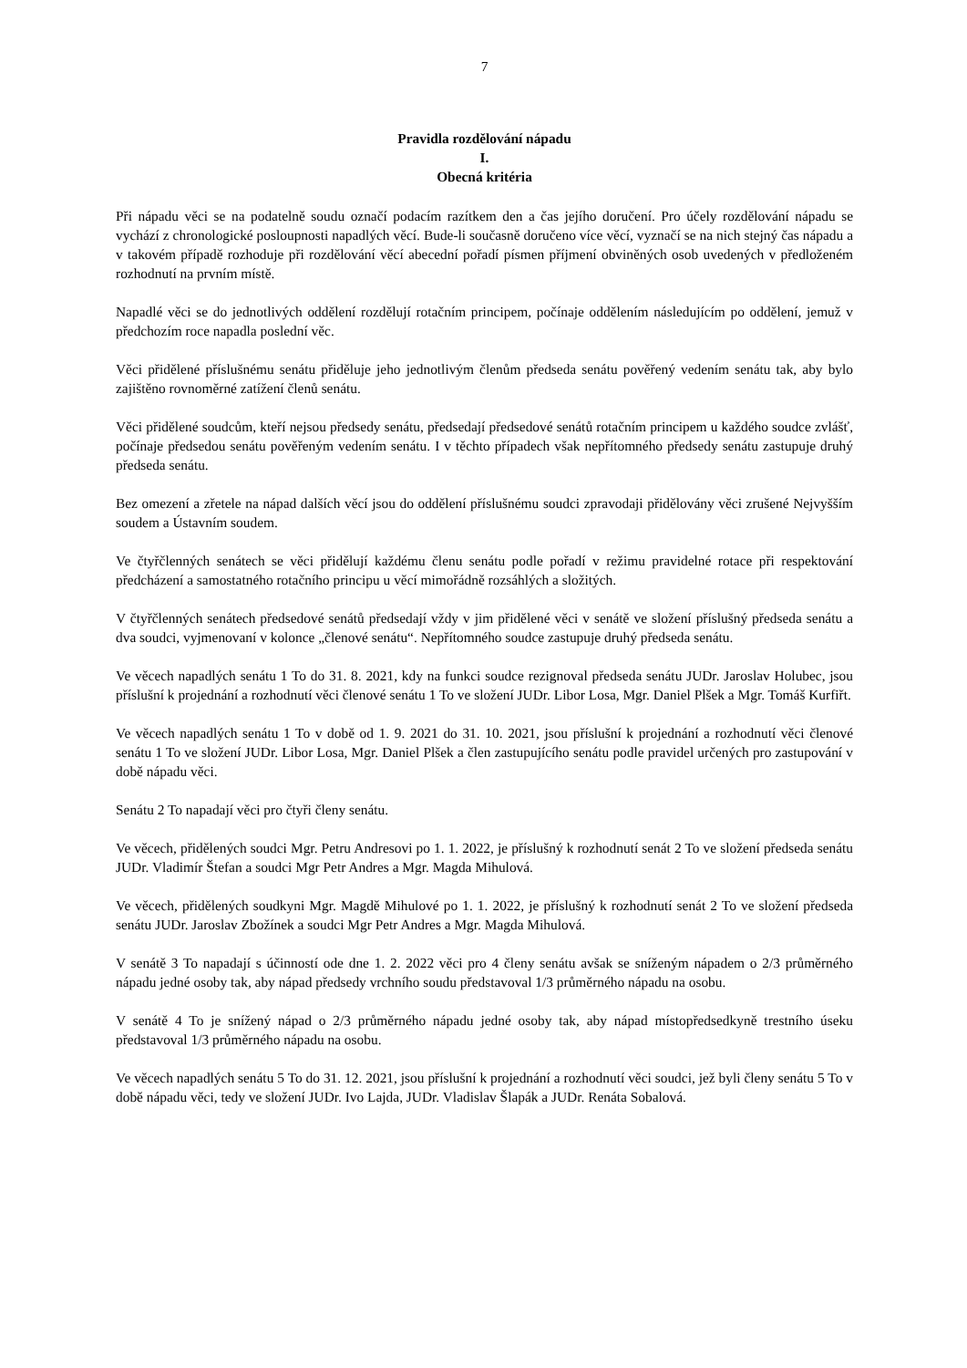7
Pravidla rozdělování nápadu
I.
Obecná kritéria
Při nápadu věci se na podatelně soudu označí podacím razítkem den a čas jejího doručení. Pro účely rozdělování nápadu se vychází z chronologické posloupnosti napadlých věcí. Bude-li současně doručeno více věcí, vyznačí se na nich stejný čas nápadu a v takovém případě rozhoduje při rozdělování věcí abecední pořadí písmen příjmení obviněných osob uvedených v předloženém rozhodnutí na prvním místě.
Napadlé věci se do jednotlivých oddělení rozdělují rotačním principem, počínaje oddělením následujícím po oddělení, jemuž v předchozím roce napadla poslední věc.
Věci přidělené příslušnému senátu přiděluje jeho jednotlivým členům předseda senátu pověřený vedením senátu tak, aby bylo zajištěno rovnoměrné zatížení členů senátu.
Věci přidělené soudcům, kteří nejsou předsedy senátu, předsedají předsedové senátů rotačním principem u každého soudce zvlášť, počínaje předsedou senátu pověřeným vedením senátu. I v těchto případech však nepřítomného předsedy senátu zastupuje druhý předseda senátu.
Bez omezení a zřetele na nápad dalších věcí jsou do oddělení příslušnému soudci zpravodaji přidělovány věci zrušené Nejvyšším soudem a Ústavním soudem.
Ve čtyřčlenných senátech se věci přidělují každému členu senátu podle pořadí v režimu pravidelné rotace při respektování předcházení a samostatného rotačního principu u věcí mimořádně rozsáhlých a složitých.
V čtyřčlenných senátech předsedové senátů předsedají vždy v jim přidělené věci v senátě ve složení příslušný předseda senátu a dva soudci, vyjmenovaní v kolonce „členové senátu“. Nepřítomného soudce zastupuje druhý předseda senátu.
Ve věcech napadlých senátu 1 To do 31. 8. 2021, kdy na funkci soudce rezignoval předseda senátu JUDr. Jaroslav Holubec, jsou příslušní k projednání a rozhodnutí věci členové senátu 1 To ve složení JUDr. Libor Losa, Mgr. Daniel Plšek a Mgr. Tomáš Kurfiřt.
Ve věcech napadlých senátu 1 To v době od 1. 9. 2021 do 31. 10. 2021, jsou příslušní k projednání a rozhodnutí věci členové senátu 1 To ve složení JUDr. Libor Losa, Mgr. Daniel Plšek a člen zastupujícího senátu podle pravidel určených pro zastupování v době nápadu věci.
Senátu 2 To napadají věci pro čtyři členy senátu.
Ve věcech, přidělených soudci Mgr. Petru Andresovi po 1. 1. 2022, je příslušný k rozhodnutí senát 2 To ve složení předseda senátu JUDr. Vladimír Štefan a soudci Mgr Petr Andres a Mgr. Magda Mihulová.
Ve věcech, přidělených soudkyni Mgr. Magdě Mihulové po 1. 1. 2022, je příslušný k rozhodnutí senát 2 To ve složení předseda senátu JUDr. Jaroslav Zbožínek a soudci Mgr Petr Andres a Mgr. Magda Mihulová.
V senátě 3 To napadají s účinností ode dne 1. 2. 2022 věci pro 4 členy senátu avšak se sníženým nápadem o 2/3 průměrného nápadu jedné osoby tak, aby nápad předsedy vrchního soudu představoval 1/3 průměrného nápadu na osobu.
V senátě 4 To je snížený nápad o 2/3 průměrného nápadu jedné osoby tak, aby nápad místopředsedkyně trestního úseku představoval 1/3 průměrného nápadu na osobu.
Ve věcech napadlých senátu 5 To do 31. 12. 2021, jsou příslušní k projednání a rozhodnutí věci soudci, jež byli členy senátu 5 To v době nápadu věci, tedy ve složení JUDr. Ivo Lajda, JUDr. Vladislav Šlapák a JUDr. Renáta Sobalová.